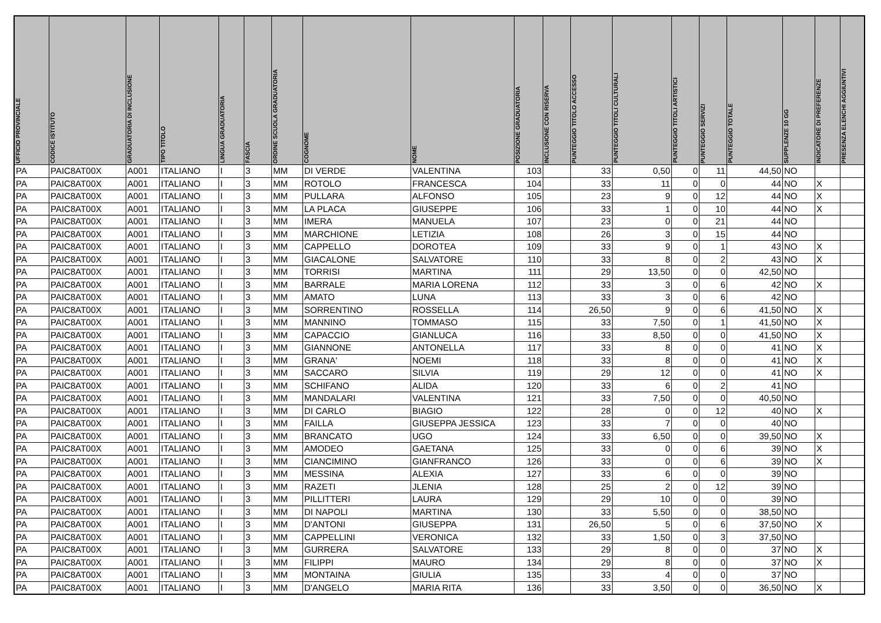| UFFICIO PROVINCIALE | CODICE ISTITUTO | GRADUATORIA DI INCLUSIONE | TIPO TITOLO | LINGUA GRADUATORIA | FASCIA | ORDINE SCUOLA GRADUATORIA | COGNOME | NOME | POSIZIONE GRADUATORIA | INCLUSIONE CON RISERVA | PUNTEGGIO TITOLO ACCESSO | PUNTEGGIO TITOLI CULTURALI | PUNTEGGIO TITOLI ARTISTICI | PUNTEGGIO SERVIZI | PUNTEGGIO TOTALE | SUPPLENZE 10 GG | INDICATORE DI PREFERENZE | PRESENZA ELENCHI AGGIUNTIVI |
| --- | --- | --- | --- | --- | --- | --- | --- | --- | --- | --- | --- | --- | --- | --- | --- | --- | --- | --- |
| PA | PAIC8AT00X | A001 | ITALIANO | I | 3 | MM | DI VERDE | VALENTINA | 103 | | 33 | 0,50 | 0 | 11 | 44,50 | NO | | |
| PA | PAIC8AT00X | A001 | ITALIANO | I | 3 | MM | ROTOLO | FRANCESCA | 104 | | 33 | 11 | 0 | 0 | 44 | NO | X | |
| PA | PAIC8AT00X | A001 | ITALIANO | I | 3 | MM | PULLARA | ALFONSO | 105 | | 23 | 9 | 0 | 12 | 44 | NO | X | |
| PA | PAIC8AT00X | A001 | ITALIANO | I | 3 | MM | LA PLACA | GIUSEPPE | 106 | | 33 | 1 | 0 | 10 | 44 | NO | X | |
| PA | PAIC8AT00X | A001 | ITALIANO | I | 3 | MM | IMERA | MANUELA | 107 | | 23 | 0 | 0 | 21 | 44 | NO | | |
| PA | PAIC8AT00X | A001 | ITALIANO | I | 3 | MM | MARCHIONE | LETIZIA | 108 | | 26 | 3 | 0 | 15 | 44 | NO | | |
| PA | PAIC8AT00X | A001 | ITALIANO | I | 3 | MM | CAPPELLO | DOROTEA | 109 | | 33 | 9 | 0 | 1 | 43 | NO | X | |
| PA | PAIC8AT00X | A001 | ITALIANO | I | 3 | MM | GIACALONE | SALVATORE | 110 | | 33 | 8 | 0 | 2 | 43 | NO | X | |
| PA | PAIC8AT00X | A001 | ITALIANO | I | 3 | MM | TORRISI | MARTINA | 111 | | 29 | 13,50 | 0 | 0 | 42,50 | NO | | |
| PA | PAIC8AT00X | A001 | ITALIANO | I | 3 | MM | BARRALE | MARIA LORENA | 112 | | 33 | 3 | 0 | 6 | 42 | NO | X | |
| PA | PAIC8AT00X | A001 | ITALIANO | I | 3 | MM | AMATO | LUNA | 113 | | 33 | 3 | 0 | 6 | 42 | NO | | |
| PA | PAIC8AT00X | A001 | ITALIANO | I | 3 | MM | SORRENTINO | ROSSELLA | 114 | | 26,50 | 9 | 0 | 6 | 41,50 | NO | X | |
| PA | PAIC8AT00X | A001 | ITALIANO | I | 3 | MM | MANNINO | TOMMASO | 115 | | 33 | 7,50 | 0 | 1 | 41,50 | NO | X | |
| PA | PAIC8AT00X | A001 | ITALIANO | I | 3 | MM | CAPACCIO | GIANLUCA | 116 | | 33 | 8,50 | 0 | 0 | 41,50 | NO | X | |
| PA | PAIC8AT00X | A001 | ITALIANO | I | 3 | MM | GIANNONE | ANTONELLA | 117 | | 33 | 8 | 0 | 0 | 41 | NO | X | |
| PA | PAIC8AT00X | A001 | ITALIANO | I | 3 | MM | GRANA' | NOEMI | 118 | | 33 | 8 | 0 | 0 | 41 | NO | X | |
| PA | PAIC8AT00X | A001 | ITALIANO | I | 3 | MM | SACCARO | SILVIA | 119 | | 29 | 12 | 0 | 0 | 41 | NO | X | |
| PA | PAIC8AT00X | A001 | ITALIANO | I | 3 | MM | SCHIFANO | ALIDA | 120 | | 33 | 6 | 0 | 2 | 41 | NO | | |
| PA | PAIC8AT00X | A001 | ITALIANO | I | 3 | MM | MANDALARI | VALENTINA | 121 | | 33 | 7,50 | 0 | 0 | 40,50 | NO | | |
| PA | PAIC8AT00X | A001 | ITALIANO | I | 3 | MM | DI CARLO | BIAGIO | 122 | | 28 | 0 | 0 | 12 | 40 | NO | X | |
| PA | PAIC8AT00X | A001 | ITALIANO | I | 3 | MM | FAILLA | GIUSEPPA JESSICA | 123 | | 33 | 7 | 0 | 0 | 40 | NO | | |
| PA | PAIC8AT00X | A001 | ITALIANO | I | 3 | MM | BRANCATO | UGO | 124 | | 33 | 6,50 | 0 | 0 | 39,50 | NO | X | |
| PA | PAIC8AT00X | A001 | ITALIANO | I | 3 | MM | AMODEO | GAETANA | 125 | | 33 | 0 | 0 | 6 | 39 | NO | X | |
| PA | PAIC8AT00X | A001 | ITALIANO | I | 3 | MM | CIANCIMINO | GIANFRANCO | 126 | | 33 | 0 | 0 | 6 | 39 | NO | X | |
| PA | PAIC8AT00X | A001 | ITALIANO | I | 3 | MM | MESSINA | ALEXIA | 127 | | 33 | 6 | 0 | 0 | 39 | NO | | |
| PA | PAIC8AT00X | A001 | ITALIANO | I | 3 | MM | RAZETI | JLENIA | 128 | | 25 | 2 | 0 | 12 | 39 | NO | | |
| PA | PAIC8AT00X | A001 | ITALIANO | I | 3 | MM | PILLITTERI | LAURA | 129 | | 29 | 10 | 0 | 0 | 39 | NO | | |
| PA | PAIC8AT00X | A001 | ITALIANO | I | 3 | MM | DI NAPOLI | MARTINA | 130 | | 33 | 5,50 | 0 | 0 | 38,50 | NO | | |
| PA | PAIC8AT00X | A001 | ITALIANO | I | 3 | MM | D'ANTONI | GIUSEPPA | 131 | | 26,50 | 5 | 0 | 6 | 37,50 | NO | X | |
| PA | PAIC8AT00X | A001 | ITALIANO | I | 3 | MM | CAPPELLINI | VERONICA | 132 | | 33 | 1,50 | 0 | 3 | 37,50 | NO | | |
| PA | PAIC8AT00X | A001 | ITALIANO | I | 3 | MM | GURRERA | SALVATORE | 133 | | 29 | 8 | 0 | 0 | 37 | NO | X | |
| PA | PAIC8AT00X | A001 | ITALIANO | I | 3 | MM | FILIPPI | MAURO | 134 | | 29 | 8 | 0 | 0 | 37 | NO | X | |
| PA | PAIC8AT00X | A001 | ITALIANO | I | 3 | MM | MONTAINA | GIULIA | 135 | | 33 | 4 | 0 | 0 | 37 | NO | | |
| PA | PAIC8AT00X | A001 | ITALIANO | I | 3 | MM | D'ANGELO | MARIA RITA | 136 | | 33 | 3,50 | 0 | 0 | 36,50 | NO | X | |